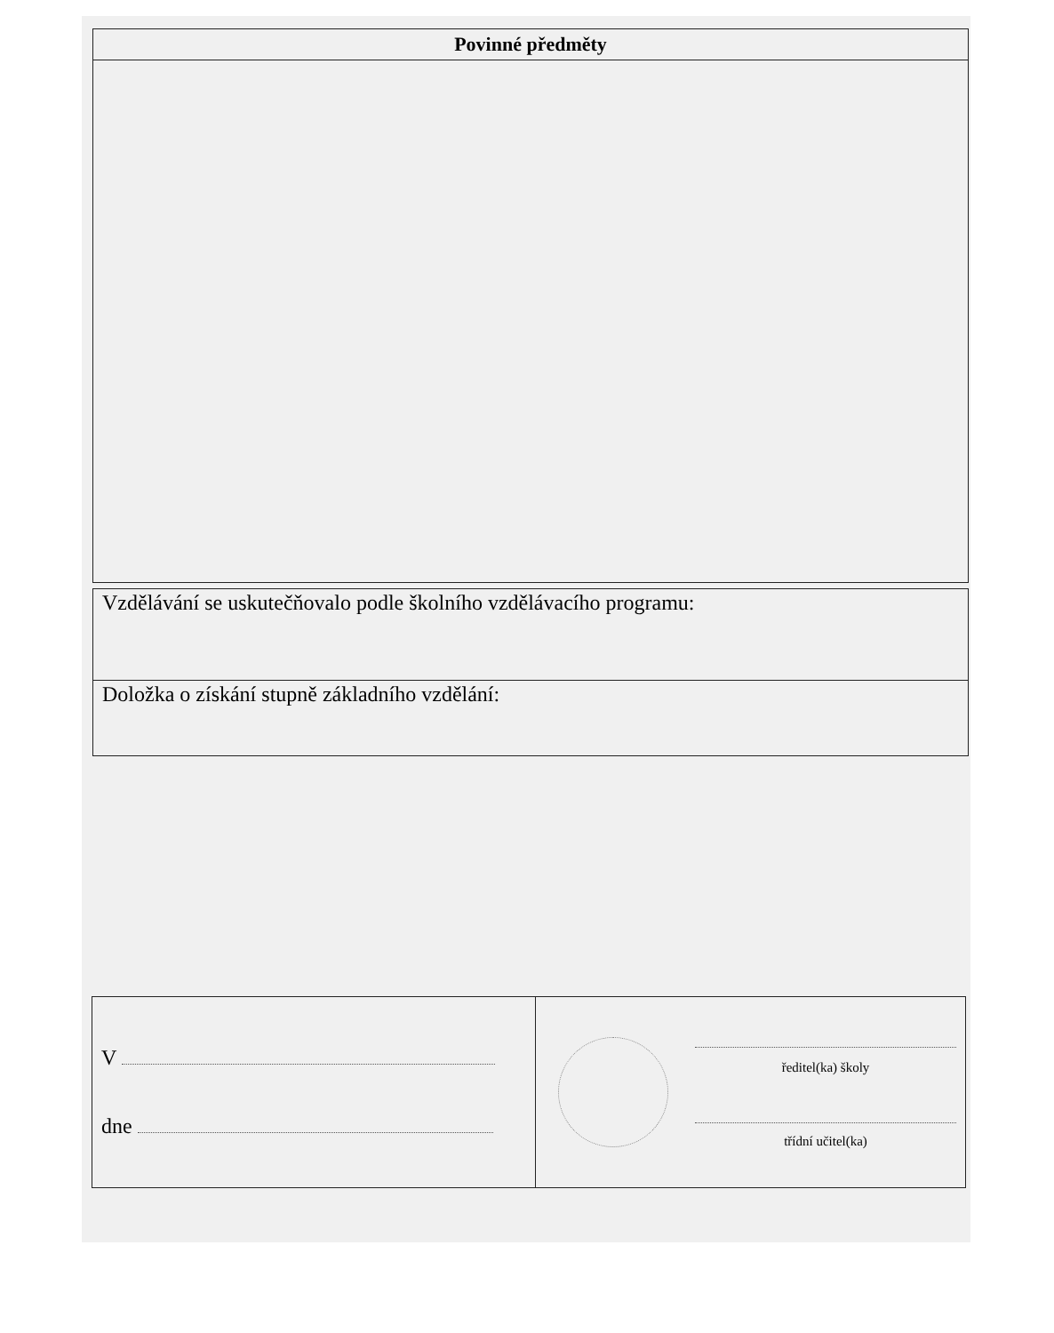| Povinné předměty |
| --- |
| Vzdělávání se uskutečňovalo podle školního vzdělávacího programu: |
| Doložka o získání stupně základního vzdělání: |
| V dne | ředitel(ka) školy třídní učitel(ka) |